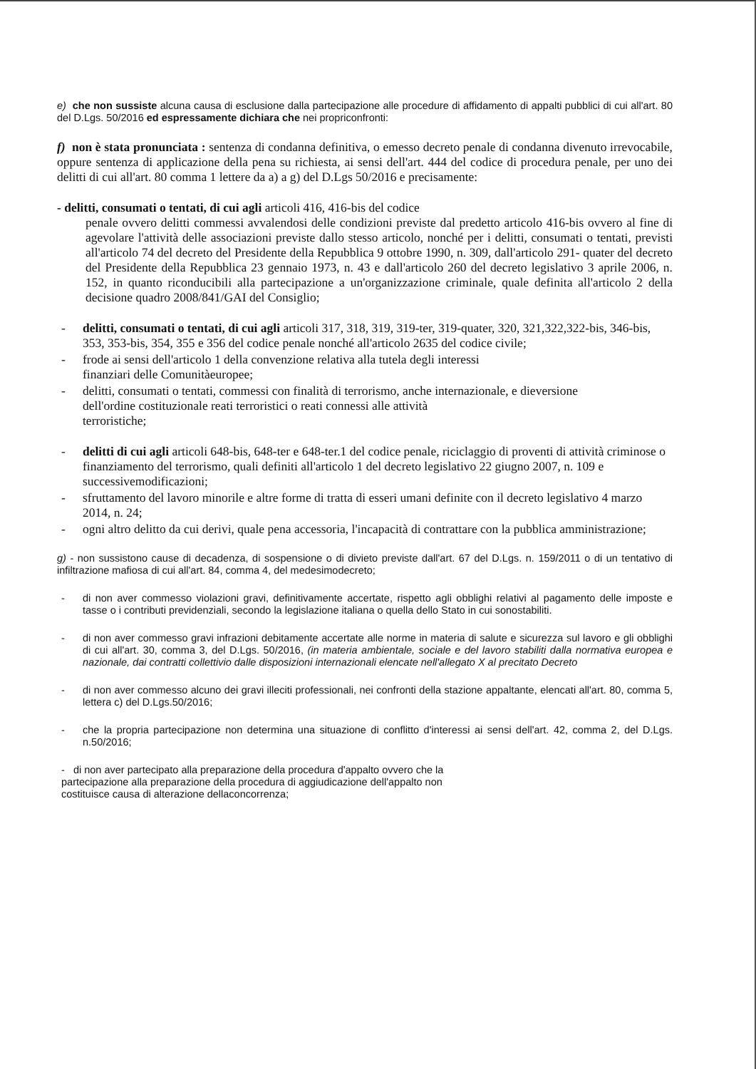e) che non sussiste alcuna causa di esclusione dalla partecipazione alle procedure di affidamento di appalti pubblici di cui all'art. 80 del D.Lgs. 50/2016 ed espressamente dichiara che nei propriconfronti:
f) non è stata pronunciata : sentenza di condanna definitiva, o emesso decreto penale di condanna divenuto irrevocabile, oppure sentenza di applicazione della pena su richiesta, ai sensi dell'art. 444 del codice di procedura penale, per uno dei delitti di cui all'art. 80 comma 1 lettere da a) a g) del D.Lgs 50/2016 e precisamente:
- delitti, consumati o tentati, di cui agli articoli 416, 416-bis del codice
penale ovvero delitti commessi avvalendosi delle condizioni previste dal predetto articolo 416-bis ovvero al fine di agevolare l'attività delle associazioni previste dallo stesso articolo, nonché per i delitti, consumati o tentati, previsti all'articolo 74 del decreto del Presidente della Repubblica 9 ottobre 1990, n. 309, dall'articolo 291- quater del decreto del Presidente della Repubblica 23 gennaio 1973, n. 43 e dall'articolo 260 del decreto legislativo 3 aprile 2006, n. 152, in quanto riconducibili alla partecipazione a un'organizzazione criminale, quale definita all'articolo 2 della decisione quadro 2008/841/GAI del Consiglio;
- delitti, consumati o tentati, di cui agli articoli 317, 318, 319, 319-ter, 319-quater, 320, 321,322,322-bis, 346-bis, 353, 353-bis, 354, 355 e 356 del codice penale nonché all'articolo 2635 del codice civile;
- frode ai sensi dell'articolo 1 della convenzione relativa alla tutela degli interessi
finanziari delle Comunitàeuropee;
- delitti, consumati o tentati, commessi con finalità di terrorismo, anche internazionale, e dieversione
dell'ordine costituzionale reati terroristici o reati connessi alle attività
terroristiche;
- delitti di cui agli articoli 648-bis, 648-ter e 648-ter.1 del codice penale, riciclaggio di proventi di attività criminose o finanziamento del terrorismo, quali definiti all'articolo 1 del decreto legislativo 22 giugno 2007, n. 109 e successivemodificazioni;
- sfruttamento del lavoro minorile e altre forme di tratta di esseri umani definite con il decreto legislativo 4 marzo 2014, n. 24;
- ogni altro delitto da cui derivi, quale pena accessoria, l'incapacità di contrattare con la pubblica amministrazione;
g) - non sussistono cause di decadenza, di sospensione o di divieto previste dall'art. 67 del D.Lgs. n. 159/2011 o di un tentativo di infiltrazione mafiosa di cui all'art. 84, comma 4, del medesimodecreto;
- di non aver commesso violazioni gravi, definitivamente accertate, rispetto agli obblighi relativi al pagamento delle imposte e tasse o i contributi previdenziali, secondo la legislazione italiana o quella dello Stato in cui sonostabiliti.
- di non aver commesso gravi infrazioni debitamente accertate alle norme in materia di salute e sicurezza sul lavoro e gli obblighi di cui all'art. 30, comma 3, del D.Lgs. 50/2016, (in materia ambientale, sociale e del lavoro stabiliti dalla normativa europea e nazionale, dai contratti collettivio dalle disposizioni internazionali elencate nell'allegato X al precitato Decreto
- di non aver commesso alcuno dei gravi illeciti professionali, nei confronti della stazione appaltante, elencati all'art. 80, comma 5, lettera c) del D.Lgs.50/2016;
- che la propria partecipazione non determina una situazione di conflitto d'interessi ai sensi dell'art. 42, comma 2, del D.Lgs. n.50/2016;
- di non aver partecipato alla preparazione della procedura d'appalto ovvero che la
partecipazione alla preparazione della procedura di aggiudicazione dell'appalto non
costituisce causa di alterazione dellaconcorrenza;